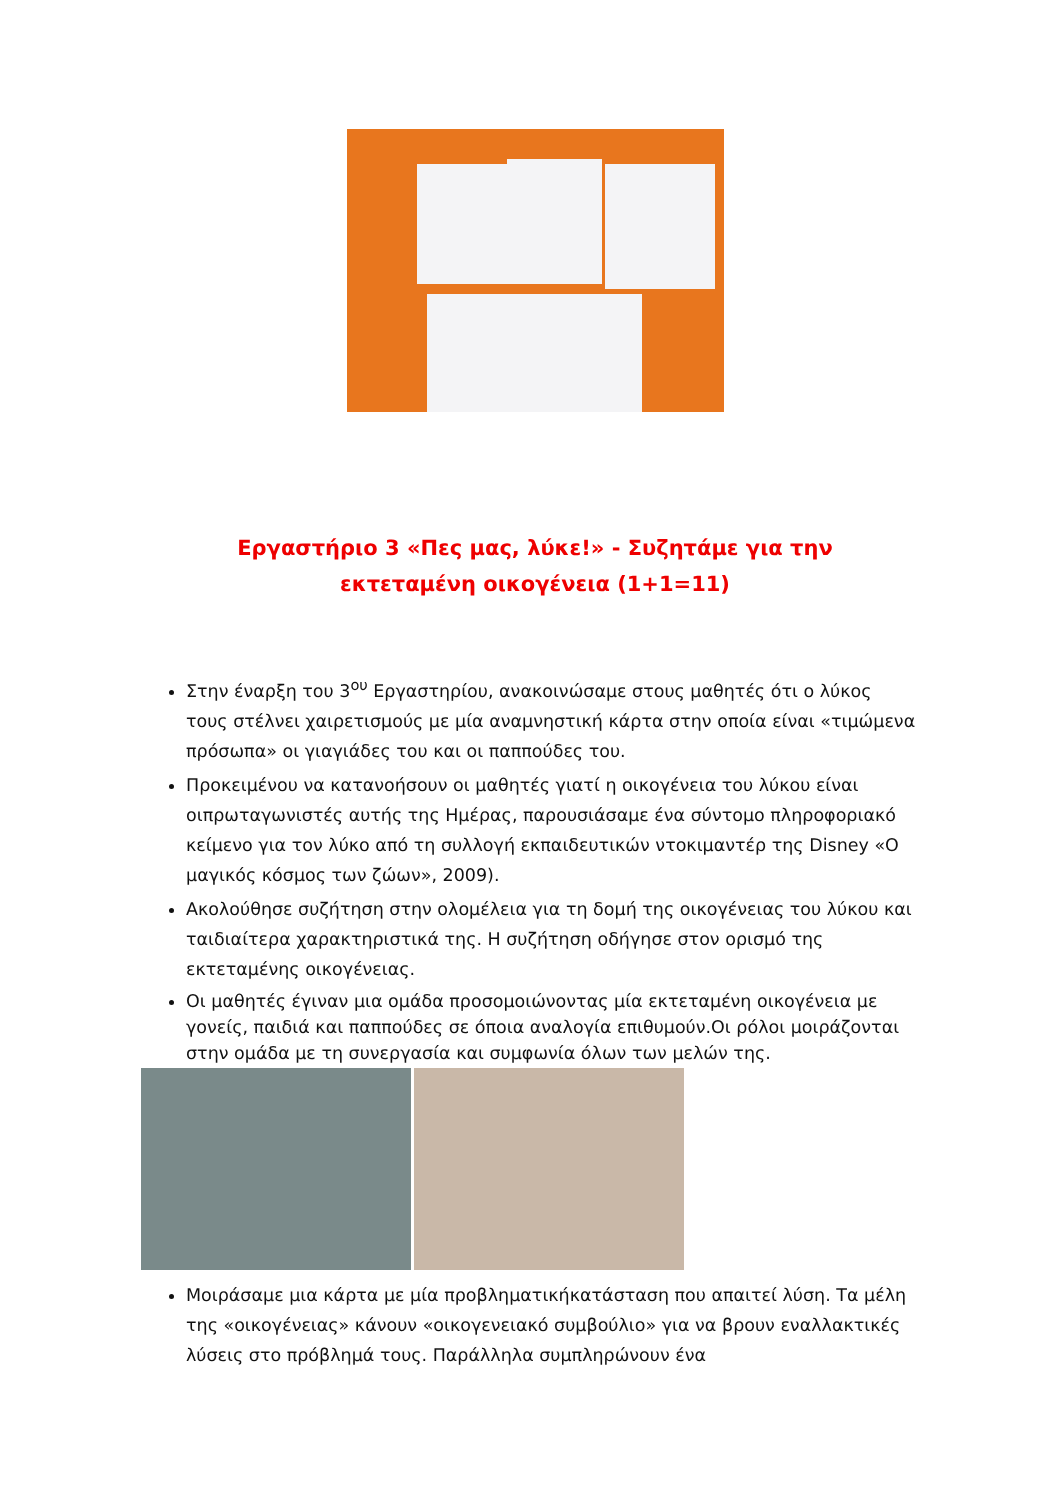Εργαστήριο 3 «Πες μας, λύκε!» - Συζητάμε για την εκτεταμένη οικογένεια (1+1=11)
Στην έναρξη του 3<sup>ου</sup> Εργαστηρίου, ανακοινώσαμε στους μαθητές ότι ο λύκος τους στέλνει χαιρετισμούς με μία αναμνηστική κάρτα στην οποία είναι «τιμώμενα πρόσωπα» οι γιαγιάδες του και οι παππούδες του.
Προκειμένου να κατανοήσουν οι μαθητές γιατί η οικογένεια του λύκου είναι οιπρωταγωνιστές αυτής της Ημέρας, παρουσιάσαμε ένα σύντομο πληροφοριακό κείμενο για τον λύκο από τη συλλογή εκπαιδευτικών ντοκιμαντέρ της Disney «Ο μαγικός κόσμος των ζώων», 2009).
Ακολούθησε συζήτηση στην ολομέλεια για τη δομή της οικογένειας του λύκου και ταιδιαίτερα χαρακτηριστικά της. Η συζήτηση οδήγησε στον ορισμό της εκτεταμένης οικογένειας.
Οι μαθητές έγιναν μια ομάδα προσομοιώνοντας μία εκτεταμένη οικογένεια με γονείς, παιδιά και παππούδες σε όποια αναλογία επιθυμούν.Οι ρόλοι μοιράζονται στην ομάδα με τη συνεργασία και συμφωνία όλων των μελών της.
Μοιράσαμε μια κάρτα με μία προβληματικήκατάσταση που απαιτεί λύση. Τα μέλη της «οικογένειας» κάνουν «οικογενειακό συμβούλιο» για να βρουν εναλλακτικές λύσεις στο πρόβλημά τους. Παράλληλα συμπληρώνουν ένα